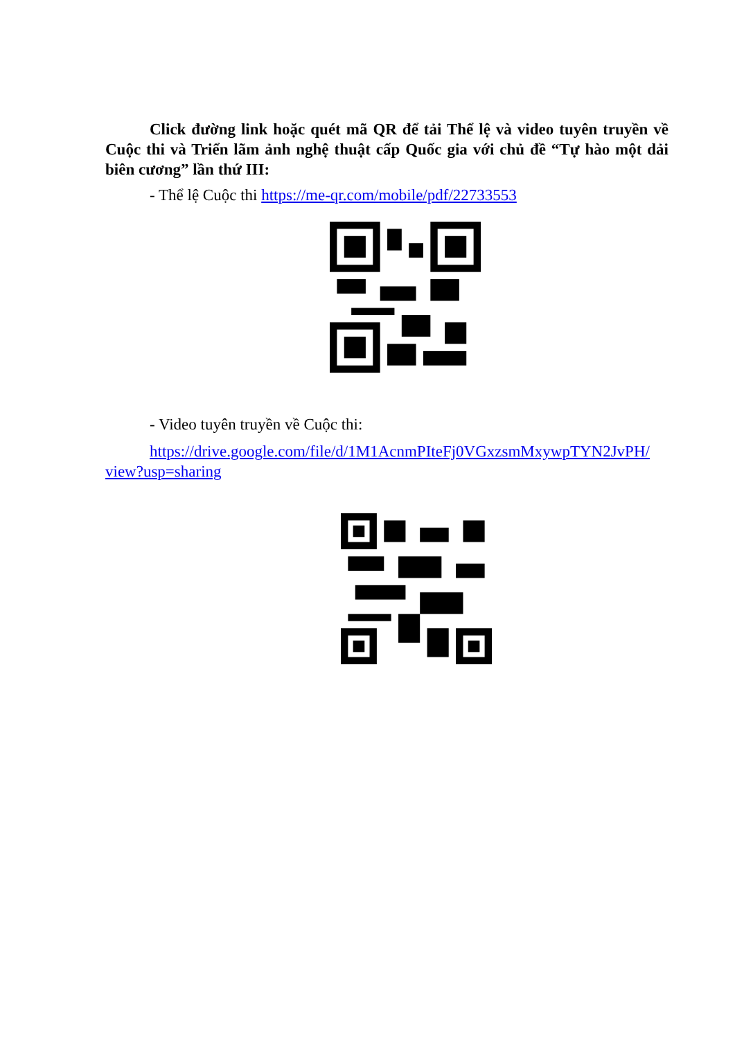Click đường link hoặc quét mã QR để tải Thể lệ và video tuyên truyền về Cuộc thi và Triển lãm ảnh nghệ thuật cấp Quốc gia với chủ đề “Tự hào một dải biên cương” lần thứ III:
- Thể lệ Cuộc thi https://me-qr.com/mobile/pdf/22733553
- Video tuyên truyền về Cuộc thi:
https://drive.google.com/file/d/1M1AcnmPIteFj0VGxzsmMxywpTYN2JvPH/ view?usp=sharing